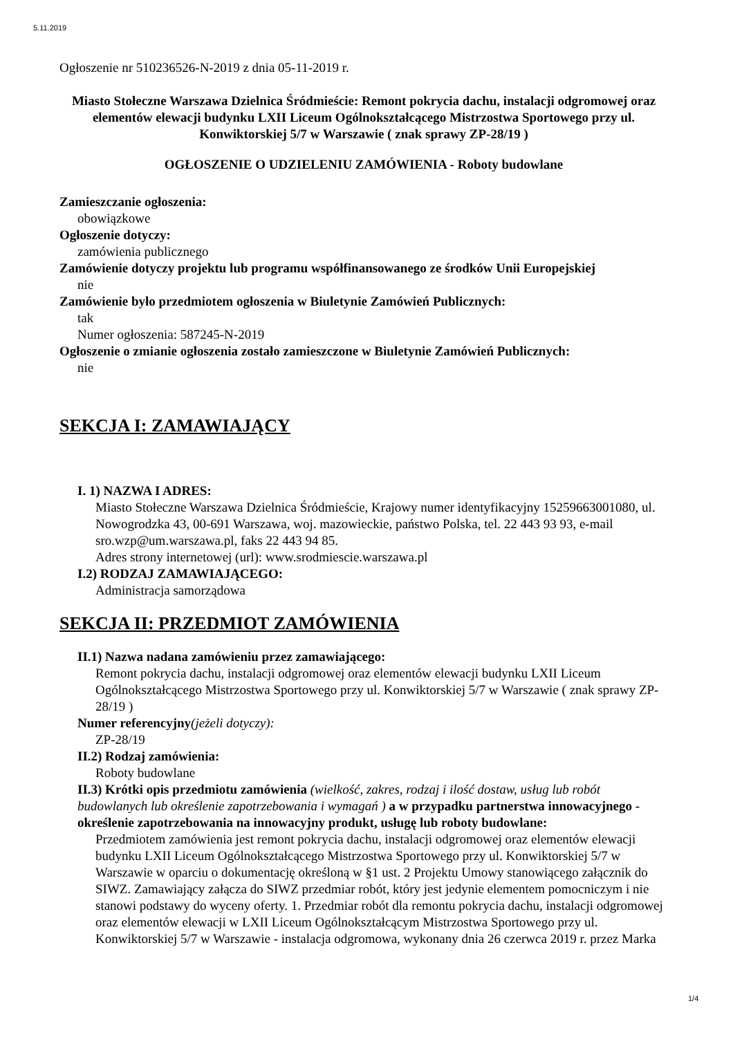5.11.2019
Ogłoszenie nr 510236526-N-2019 z dnia 05-11-2019 r.
Miasto Stołeczne Warszawa Dzielnica Śródmieście: Remont pokrycia dachu, instalacji odgromowej oraz elementów elewacji budynku LXII Liceum Ogólnokształcącego Mistrzostwa Sportowego przy ul. Konwiktorskiej 5/7 w Warszawie ( znak sprawy ZP-28/19 )
OGŁOSZENIE O UDZIELENIU ZAMÓWIENIA - Roboty budowlane
Zamieszczanie ogłoszenia:
obowiązkowe
Ogłoszenie dotyczy:
zamówienia publicznego
Zamówienie dotyczy projektu lub programu współfinansowanego ze środków Unii Europejskiej
nie
Zamówienie było przedmiotem ogłoszenia w Biuletynie Zamówień Publicznych:
tak
Numer ogłoszenia: 587245-N-2019
Ogłoszenie o zmianie ogłoszenia zostało zamieszczone w Biuletynie Zamówień Publicznych:
nie
SEKCJA I: ZAMAWIAJĄCY
I. 1) NAZWA I ADRES:
Miasto Stołeczne Warszawa Dzielnica Śródmieście, Krajowy numer identyfikacyjny 15259663001080, ul. Nowogrodzka 43, 00-691 Warszawa, woj. mazowieckie, państwo Polska, tel. 22 443 93 93, e-mail sro.wzp@um.warszawa.pl, faks 22 443 94 85.
Adres strony internetowej (url): www.srodmiescie.warszawa.pl
I.2) RODZAJ ZAMAWIAJĄCEGO:
Administracja samorządowa
SEKCJA II: PRZEDMIOT ZAMÓWIENIA
II.1) Nazwa nadana zamówieniu przez zamawiającego:
Remont pokrycia dachu, instalacji odgromowej oraz elementów elewacji budynku LXII Liceum Ogólnokształcącego Mistrzostwa Sportowego przy ul. Konwiktorskiej 5/7 w Warszawie ( znak sprawy ZP-28/19 )
Numer referencyjny(jeżeli dotyczy):
ZP-28/19
II.2) Rodzaj zamówienia:
Roboty budowlane
II.3) Krótki opis przedmiotu zamówienia (wielkość, zakres, rodzaj i ilość dostaw, usług lub robót budowlanych lub określenie zapotrzebowania i wymagań ) a w przypadku partnerstwa innowacyjnego - określenie zapotrzebowania na innowacyjny produkt, usługę lub roboty budowlane:
Przedmiotem zamówienia jest remont pokrycia dachu, instalacji odgromowej oraz elementów elewacji budynku LXII Liceum Ogólnokształcącego Mistrzostwa Sportowego przy ul. Konwiktorskiej 5/7 w Warszawie w oparciu o dokumentację określoną w §1 ust. 2 Projektu Umowy stanowiącego załącznik do SIWZ. Zamawiający załącza do SIWZ przedmiar robót, który jest jedynie elementem pomocniczym i nie stanowi podstawy do wyceny oferty. 1. Przedmiar robót dla remontu pokrycia dachu, instalacji odgromowej oraz elementów elewacji w LXII Liceum Ogólnokształcącym Mistrzostwa Sportowego przy ul. Konwiktorskiej 5/7 w Warszawie - instalacja odgromowa, wykonany dnia 26 czerwca 2019 r. przez Marka
1/4